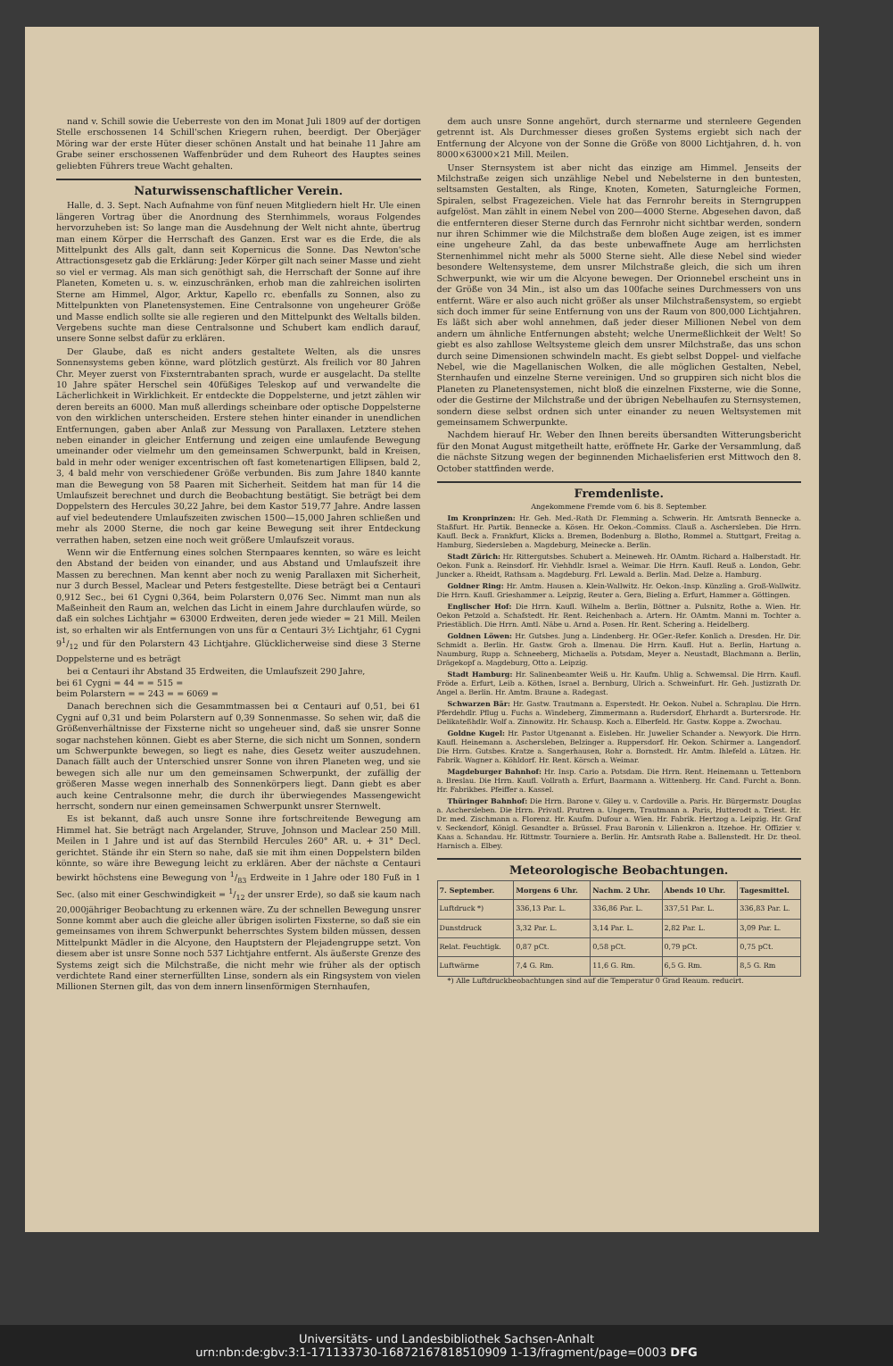nand v. Schill sowie die Ueberreste von den im Monat Juli 1809 auf der dortigen Stelle erschossenen 14 Schill'schen Kriegern ruhen, beerdigt. Der Oberjäger Möring war der erste Hüter dieser schönen Anstalt und hat beinahe 11 Jahre am Grabe seiner erschossenen Waffenbrüder und dem Ruheort des Hauptes seines geliebten Führers treue Wacht gehalten.
Naturwissenschaftlicher Verein.
Halle, d. 3. Sept. Nach Aufnahme von fünf neuen Mitgliedern hielt Hr. Ule einen längeren Vortrag über die Anordnung des Sternhimmels, woraus Folgendes hervorzuheben ist: So lange man die Ausdehnung der Welt nicht ahnte, übertrug man einem Körper die Herrschaft des Ganzen. Erst war es die Erde, die als Mittelpunkt des Alls galt, dann seit Kopernicus die Sonne. Das Newton'sche Attractionsgesetz gab die Erklärung: Jeder Körper gilt nach seiner Masse und zieht so viel er vermag. Als man sich genöthigt sah, die Herrschaft der Sonne auf ihre Planeten, Kometen u. s. w. einzuschränken, erhob man die zahlreichen isolirten Sterne am Himmel, Algor, Arktur, Kapello rc. ebenfalls zu Sonnen, also zu Mittelpunkten von Planetensystemen. Eine Centralsonne von ungeheurer Größe und Masse endlich sollte sie alle regieren und den Mittelpunkt des Weltalls bilden. Vergebens suchte man diese Centralsonne und Schubert kam endlich darauf, unsere Sonne selbst dafür zu erklären.
Der Glaube, daß es nicht anders gestaltete Welten, als die unsres Sonnensystems geben könne, ward plötzlich gestürzt. Als freilich vor 80 Jahren Chr. Meyer zuerst von Fixsterntrabanten sprach, wurde er ausgelacht. Da stellte 10 Jahre später Herschel sein 40füßiges Teleskop auf und verwandelte die Lächerlichkeit in Wirklichkeit. Er entdeckte die Doppelsterne, und jetzt zählen wir deren bereits an 6000. Man muß allerdings scheinbare oder optische Doppelsterne von den wirklichen unterscheiden. Erstere stehen hinter einander in unendlichen Entfernungen, gaben aber Anlaß zur Messung von Parallaxen. Letztere stehen neben einander in gleicher Entfernung und zeigen eine umlaufende Bewegung umeinander oder vielmehr um den gemeinsamen Schwerpunkt, bald in Kreisen, bald in mehr oder weniger excentrischen oft fast kometenartigen Ellipsen, bald 2, 3, 4 bald mehr von verschiedener Größe verbunden. Bis zum Jahre 1840 kannte man die Bewegung von 58 Paaren mit Sicherheit. Seitdem hat man für 14 die Umlaufszeit berechnet und durch die Beobachtung bestätigt. Sie beträgt bei dem Doppelstern des Hercules 30,22 Jahre, bei dem Kastor 519,77 Jahre. Andre lassen auf viel bedeutendere Umlaufszeiten zwischen 1500—15,000 Jahren schließen und mehr als 2000 Sterne, die noch gar keine Bewegung seit ihrer Entdeckung verrathen haben, setzen eine noch weit größere Umlaufszeit voraus.
Wenn wir die Entfernung eines solchen Sternpaares kennten, so wäre es leicht den Abstand der beiden von einander, und aus Abstand und Umlaufszeit ihre Massen zu berechnen. Man kennt aber noch zu wenig Parallaxen mit Sicherheit, nur 3 durch Bessel, Maclear und Peters festgestellte. Diese beträgt bei α Centauri 0,912 Sec., bei 61 Cygni 0,364, beim Polarstern 0,076 Sec. Nimmt man nun als Maßeinheit den Raum an, welchen das Licht in einem Jahre durchlaufen würde, so daß ein solches Lichtjahr = 63000 Erdweiten, deren jede wieder = 21 Mill. Meilen ist, so erhalten wir als Entfernungen von uns für α Centauri 3½ Lichtjahr, 61 Cygni 91/12 und für den Polarstern 43 Lichtjahre. Glücklicherweise sind diese 3 Sterne Doppelsterne und es beträgt
bei α Centauri ihr Abstand 35 Erdweiten, die Umlaufszeit 290 Jahre,
bei 61 Cygni = 44 = = 515 =
beim Polarstern = = 243 = = 6069 =
Danach berechnen sich die Gesammtmassen bei α Centauri auf 0,51, bei 61 Cygni auf 0,31 und beim Polarstern auf 0,39 Sonnenmasse. So sehen wir, daß die Größenverhältnisse der Fixsterne nicht so ungeheuer sind, daß sie unsrer Sonne sogar nachstehen können. Giebt es aber Sterne, die sich nicht um Sonnen, sondern um Schwerpunkte bewegen, so liegt es nahe, dies Gesetz weiter auszudehnen. Danach fällt auch der Unterschied unsrer Sonne von ihren Planeten weg, und sie bewegen sich alle nur um den gemeinsamen Schwerpunkt, der zufällig der größeren Masse wegen innerhalb des Sonnenkörpers liegt. Dann giebt es aber auch keine Centralsonne mehr, die durch ihr überwiegendes Massengewicht herrscht, sondern nur einen gemeinsamen Schwerpunkt unsrer Sternwelt.
Es ist bekannt, daß auch unsre Sonne ihre fortschreitende Bewegung am Himmel hat. Sie beträgt nach Argelander, Struve, Johnson und Maclear 250 Mill. Meilen in 1 Jahre und ist auf das Sternbild Hercules 260° AR. u. + 31° Decl. gerichtet. Stände ihr ein Stern so nahe, daß sie mit ihm einen Doppelstern bilden könnte, so wäre ihre Bewegung leicht zu erklären. Aber der nächste α Centauri bewirkt höchstens eine Bewegung von 1/83 Erdweite in 1 Jahre oder 180 Fuß in 1 Sec. (also mit einer Geschwindigkeit = 1/12 der unsrer Erde), so daß sie kaum nach 20,000jähriger Beobachtung zu erkennen wäre. Zu der schnellen Bewegung unsrer Sonne kommt aber auch die gleiche aller übrigen isolirten Fixsterne, so daß sie ein gemeinsames von ihrem Schwerpunkt beherrschtes System bilden müssen, dessen Mittelpunkt Mädler in die Alcyone, den Hauptstern der Plejadengruppe setzt. Von diesem aber ist unsre Sonne noch 537 Lichtjahre entfernt. Als äußerste Grenze des Systems zeigt sich die Milchstraße, die nicht mehr wie früher als der optisch verdichtete Rand einer sternerfüllten Linse, sondern als ein Ringsystem von vielen Millionen Sternen gilt, das von dem innern linsenförmigen Sternhaufen,
dem auch unsre Sonne angehört, durch sternarme und sternleere Gegenden getrennt ist. Als Durchmesser dieses großen Systems ergiebt sich nach der Entfernung der Alcyone von der Sonne die Größe von 8000 Lichtjahren, d. h. von 8000×63000×21 Mill. Meilen.
Unser Sternsystem ist aber nicht das einzige am Himmel. Jenseits der Milchstraße zeigen sich unzählige Nebel und Nebelsterne in den buntesten, seltsamsten Gestalten, als Ringe, Knoten, Kometen, Saturngleiche Formen, Spiralen, selbst Fragezeichen. Viele hat das Fernrohr bereits in Sterngruppen aufgelöst. Man zählt in einem Nebel von 200—4000 Sterne. Abgesehen davon, daß die entfernteren dieser Sterne durch das Fernrohr nicht sichtbar werden, sondern nur ihren Schimmer wie die Milchstraße dem bloßen Auge zeigen, ist es immer eine ungeheure Zahl, da das beste unbewaffnete Auge am herrlichsten Sternenhimmel nicht mehr als 5000 Sterne sieht. Alle diese Nebel sind wieder besondere Weltensysteme, dem unsrer Milchstraße gleich, die sich um ihren Schwerpunkt, wie wir um die Alcyone bewegen. Der Orionnebel erscheint uns in der Größe von 34 Min., ist also um das 100fache seines Durchmessers von uns entfernt. Wäre er also auch nicht größer als unser Milchstraßensystem, so ergiebt sich doch immer für seine Entfernung von uns der Raum von 800,000 Lichtjahren. Es läßt sich aber wohl annehmen, daß jeder dieser Millionen Nebel von dem andern um ähnliche Entfernungen absteht; welche Unermeßlichkeit der Welt! So giebt es also zahllose Weltsysteme gleich dem unsrer Milchstraße, das uns schon durch seine Dimensionen schwindeln macht. Es giebt selbst Doppel- und vielfache Nebel, wie die Magellanischen Wolken, die alle möglichen Gestalten, Nebel, Sternhaufen und einzelne Sterne vereinigen. Und so gruppiren sich nicht blos die Planeten zu Planetensystemen, nicht bloß die einzelnen Fixsterne, wie die Sonne, oder die Gestirne der Milchstraße und der übrigen Nebelhaufen zu Sternsystemen, sondern diese selbst ordnen sich unter einander zu neuen Weltsystemen mit gemeinsamem Schwerpunkte.
Nachdem hierauf Hr. Weber den Ihnen bereits übersandten Witterungsbericht für den Monat August mitgetheilt hatte, eröffnete Hr. Garke der Versammlung, daß die nächste Sitzung wegen der beginnenden Michaelisferien erst Mittwoch den 8. October stattfinden werde.
Fremdenliste.
Angekommene Fremde vom 6. bis 8. September.
Im Kronprinzen: Hr. Geh. Med.-Rath Dr. Flemming a. Schwerin. Hr. Amtsrath Bennecke a. Staßfurt. Hr. Partik. Bennecke a. Kösen. Hr. Oekon.-Commiss. Clauß a. Aschersleben. Die Hrrn. Kaufl. Beck a. Frankfurt, Klicks a. Bremen, Bodenburg a. Blotho, Rommel a. Stuttgart, Freitag a. Hamburg, Siedersleben a. Magdeburg, Meinecke a. Berlin.
Stadt Zürich: Hr. Rittergutsbes. Schubert a. Meineweh. Hr. OAmtm. Richard a. Halberstadt. Hr. Oekon. Funk a. Reinsdorf. Hr. Viehhdlr. Israel a. Weimar. Die Hrrn. Kaufl. Reuß a. London, Gebr. Juncker a. Rheidt, Rathsam a. Magdeburg. Frl. Lewald a. Berlin. Mad. Delze a. Hamburg.
Goldner Ring: Hr. Amtm. Hausen a. Klein-Wallwitz. Hr. Oekon.-Insp. Künzling a. Groß-Wallwitz. Die Hrrn. Kaufl. Grieshammer a. Leipzig, Reuter a. Gera, Bieling a. Erfurt, Hammer a. Göttingen.
Englischer Hof: Die Hrrn. Kaufl. Wilhelm a. Berlin, Böttner a. Pulsnitz, Rothe a. Wien. Hr. Oekon Petzold a. Schafstedt. Hr. Rent. Reichenbach a. Artern. Hr. OAmtm. Manni m. Tochter a. Priestäblich. Die Hrrn. Amtl. Näbe u. Arnd a. Posen. Hr. Rent. Schering a. Heidelberg.
Goldnen Löwen: Hr. Gutsbes. Jung a. Lindenberg. Hr. OGer.-Refer. Konlich a. Dresden. Hr. Dir. Schmidt a. Berlin. Hr. Gastw. Groh a. Ilmenau. Die Hrrn. Kaufl. Hut a. Berlin, Hartung a. Naumburg, Rupp a. Schneeberg, Michaelis a. Potsdam, Meyer a. Neustadt, Blachmann a. Berlin, Drägekopf a. Magdeburg, Otto a. Leipzig.
Stadt Hamburg: Hr. Salinenbeamter Weiß u. Hr. Kaufm. Uhlig a. Schwemsal. Die Hrrn. Kaufl. Fröde a. Erfurt, Leib a. Köthen, Israel a. Bernburg, Ulrich a. Schweinfurt. Hr. Geh. Justizrath Dr. Angel a. Berlin. Hr. Amtm. Braune a. Radegast.
Schwarzen Bär: Hr. Gastw. Trautmann a. Esperstedt. Hr. Oekon. Nubel a. Schraplau. Die Hrrn. Pferdehdlr. Pflug u. Fuchs a. Windeberg, Zimmermann a. Rudersdorf, Ehrhardt a. Burtersrode. Hr. Delikateßhdlr. Wolf a. Zinnowitz. Hr. Schausp. Koch a. Elberfeld. Hr. Gastw. Koppe a. Zwochau.
Goldne Kugel: Hr. Pastor Utgenannt a. Eisleben. Hr. Juwelier Schander a. Newyork. Die Hrrn. Kaufl. Heinemann a. Aschersleben, Belzinger a. Ruppersdorf. Hr. Oekon. Schirmer a. Langendorf. Die Hrrn. Gutsbes. Kratze a. Sangerhausen, Rohr a. Bornstedt. Hr. Amtm. Ihlefeld a. Lützen. Hr. Fabrik. Wagner a. Köhldorf. Hr. Rent. Körsch a. Weimar.
Magdeburger Bahnhof: Hr. Insp. Cario a. Potsdam. Die Hrrn. Rent. Heinemann u. Tettenborn a. Breslau. Die Hrrn. Kaufl. Vollrath a. Erfurt, Baarmann a. Wittenberg. Hr. Cand. Furcht a. Bonn. Hr. Fabrikbes. Pfeiffer a. Kassel.
Thüringer Bahnhof: Die Hrrn. Barone v. Giley u. v. Cardoville a. Paris. Hr. Bürgermstr. Douglas a. Aschersleben. Die Hrrn. Privatl. Prutren a. Ungern, Trautmann a. Paris, Hutterodt a. Triest. Hr. Dr. med. Zischmann a. Florenz. Hr. Kaufm. Dufour a. Wien. Hr. Fabrik. Hertzog a. Leipzig. Hr. Graf v. Seckendorf, Königl. Gesandter a. Brüssel. Frau Baronin v. Lilienkron a. Itzehoe. Hr. Offizier v. Kaas a. Schandau. Hr. Rittmstr. Tourniere a. Berlin. Hr. Amtsrath Rabe a. Ballenstedt. Hr. Dr. theol. Harnisch a. Elbey.
Meteorologische Beobachtungen.
| 7. September. | Morgens 6 Uhr. | Nachm. 2 Uhr. | Abends 10 Uhr. | Tagesmittel. |
| --- | --- | --- | --- | --- |
| Luftdruck *) | 336,13 Par. L. | 336,86 Par. L. | 337,51 Par. L. | 336,83 Par. L. |
| Dunstdruck | 3,32 Par. L. | 3,14 Par. L. | 2,82 Par. L. | 3,09 Par. L. |
| Relat. Feuchtigk. | 0,87 pCt. | 0,58 pCt. | 0,79 pCt. | 0,75 pCt. |
| Luftwärme | 7,4 G. Rm. | 11,6 G. Rm. | 6,5 G. Rm. | 8,5 G. Rm |
*) Alle Luftdruckbeobachtungen sind auf die Temperatur 0 Grad Reaum. reducirt.
Universitäts- und Landesbibliothek Sachsen-Anhalt
urn:nbn:de:gbv:3:1-171133730-16872167818510909 1-13/fragment/page=0003 DFG